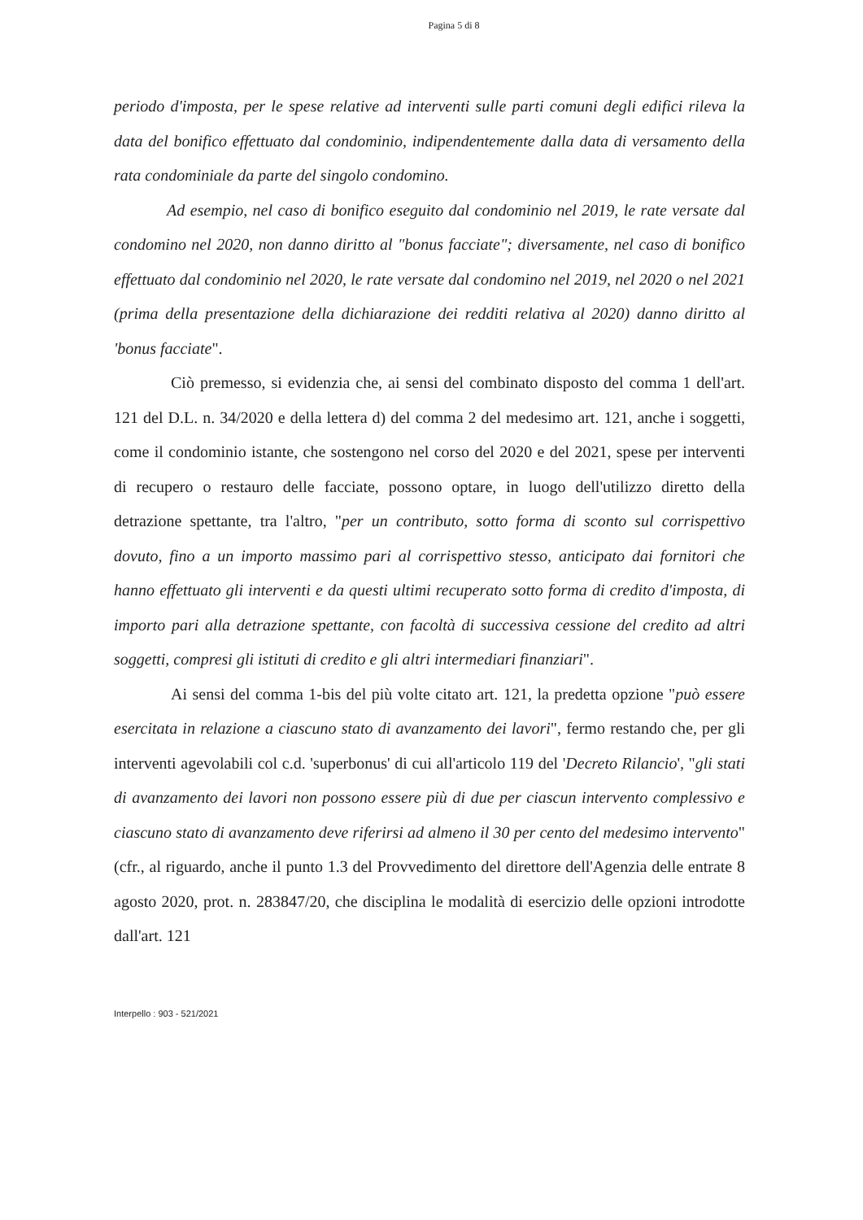Pagina 5 di 8
periodo d'imposta, per le spese relative ad interventi sulle parti comuni degli edifici rileva la data del bonifico effettuato dal condominio, indipendentemente dalla data di versamento della rata condominiale da parte del singolo condomino.
Ad esempio, nel caso di bonifico eseguito dal condominio nel 2019, le rate versate dal condomino nel 2020, non danno diritto al "bonus facciate"; diversamente, nel caso di bonifico effettuato dal condominio nel 2020, le rate versate dal condomino nel 2019, nel 2020 o nel 2021 (prima della presentazione della dichiarazione dei redditi relativa al 2020) danno diritto al 'bonus facciate".
Ciò premesso, si evidenzia che, ai sensi del combinato disposto del comma 1 dell'art. 121 del D.L. n. 34/2020 e della lettera d) del comma 2 del medesimo art. 121, anche i soggetti, come il condominio istante, che sostengono nel corso del 2020 e del 2021, spese per interventi di recupero o restauro delle facciate, possono optare, in luogo dell'utilizzo diretto della detrazione spettante, tra l'altro, "per un contributo, sotto forma di sconto sul corrispettivo dovuto, fino a un importo massimo pari al corrispettivo stesso, anticipato dai fornitori che hanno effettuato gli interventi e da questi ultimi recuperato sotto forma di credito d'imposta, di importo pari alla detrazione spettante, con facoltà di successiva cessione del credito ad altri soggetti, compresi gli istituti di credito e gli altri intermediari finanziari".
Ai sensi del comma 1-bis del più volte citato art. 121, la predetta opzione "può essere esercitata in relazione a ciascuno stato di avanzamento dei lavori", fermo restando che, per gli interventi agevolabili col c.d. 'superbonus' di cui all'articolo 119 del 'Decreto Rilancio', "gli stati di avanzamento dei lavori non possono essere più di due per ciascun intervento complessivo e ciascuno stato di avanzamento deve riferirsi ad almeno il 30 per cento del medesimo intervento" (cfr., al riguardo, anche il punto 1.3 del Provvedimento del direttore dell'Agenzia delle entrate 8 agosto 2020, prot. n. 283847/20, che disciplina le modalità di esercizio delle opzioni introdotte dall'art. 121
Interpello : 903 - 521/2021